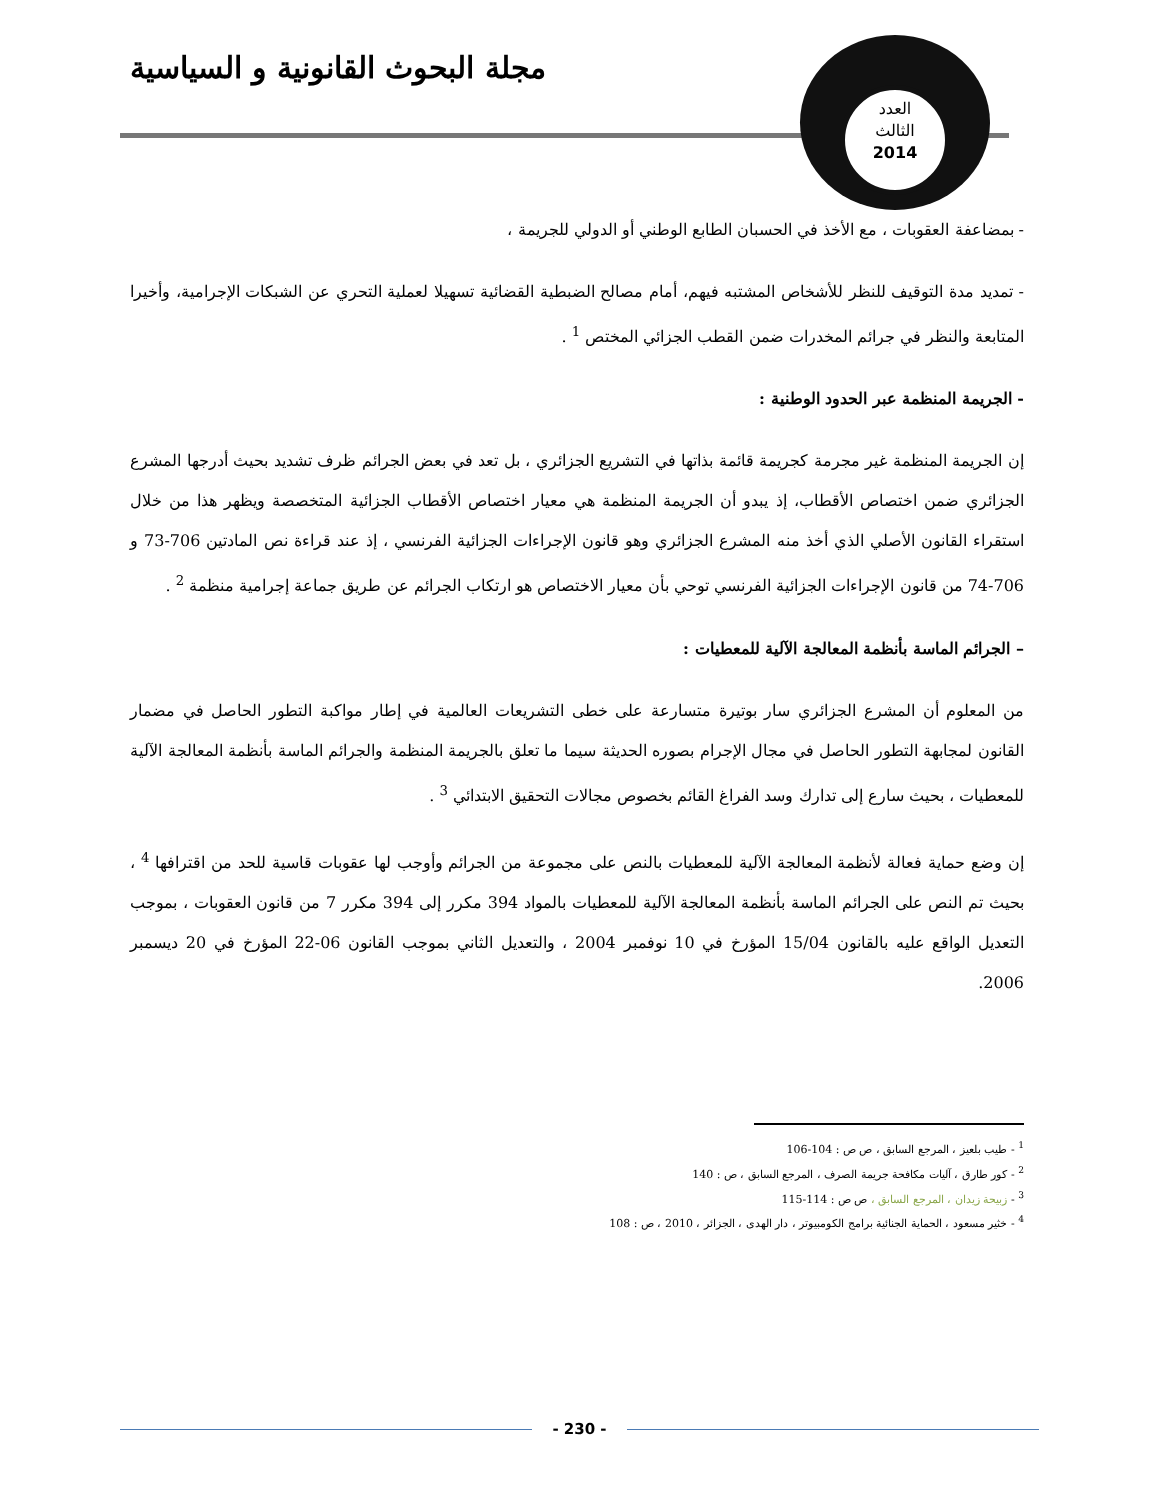مجلة البحوث القانونية و السياسية
العدد
الثالث
2014
- بمضاعفة العقوبات ، مع الأخذ في الحسبان الطابع الوطني أو الدولي للجريمة ،
- تمديد مدة التوقيف للنظر للأشخاص المشتبه فيهم، أمام مصالح الضبطية القضائية تسهيلا لعملية التحري عن الشبكات الإجرامية، وأخيرا المتابعة والنظر في جرائم المخدرات ضمن القطب الجزائي المختص <sup>1</sup> .
- الجريمة المنظمة عبر الحدود الوطنية :
إن الجريمة المنظمة غير مجرمة كجريمة قائمة بذاتها في التشريع الجزائري ، بل تعد في بعض الجرائم ظرف تشديد بحيث أدرجها المشرع الجزائري ضمن اختصاص الأقطاب، إذ يبدو أن الجريمة المنظمة هي معيار اختصاص الأقطاب الجزائية المتخصصة ويظهر هذا من خلال استقراء القانون الأصلي الذي أخذ منه المشرع الجزائري وهو قانون الإجراءات الجزائية الفرنسي ، إذ عند قراءة نص المادتين 706-73 و 706-74 من قانون الإجراءات الجزائية الفرنسي توحي بأن معيار الاختصاص هو ارتكاب الجرائم عن طريق جماعة إجرامية منظمة <sup>2</sup> .
– الجرائم الماسة بأنظمة المعالجة الآلية للمعطيات :
من المعلوم أن المشرع الجزائري سار بوتيرة متسارعة على خطى التشريعات العالمية في إطار مواكبة التطور الحاصل في مضمار القانون لمجابهة التطور الحاصل في مجال الإجرام بصوره الحديثة سيما ما تعلق بالجريمة المنظمة والجرائم الماسة بأنظمة المعالجة الآلية للمعطيات ، بحيث سارع إلى تدارك وسد الفراغ القائم بخصوص مجالات التحقيق الابتدائي <sup>3</sup> .
إن وضع حماية فعالة لأنظمة المعالجة الآلية للمعطيات بالنص على مجموعة من الجرائم وأوجب لها عقوبات قاسية للحد من اقترافها <sup>4</sup> ، بحيث تم النص على الجرائم الماسة بأنظمة المعالجة الآلية للمعطيات بالمواد 394 مكرر إلى 394 مكرر 7 من قانون العقوبات ، بموجب التعديل الواقع عليه بالقانون 15/04 المؤرخ في 10 نوفمبر 2004 ، والتعديل الثاني بموجب القانون 06-22 المؤرخ في 20 ديسمبر 2006.
<sup>1</sup> - طيب بلعيز ، المرجع السابق ، ص ص : 104-106
<sup>2</sup> - كور طارق ، آليات مكافحة جريمة الصرف ، المرجع السابق ، ص : 140
<sup>3</sup> - زبيحة زيدان ، المرجع السابق ، ص ص : 114-115
<sup>4</sup> - خثير مسعود ، الحماية الجنائية برامج الكومبيوتر ، دار الهدى ، الجزائر ، 2010 ، ص : 108
- 230 -